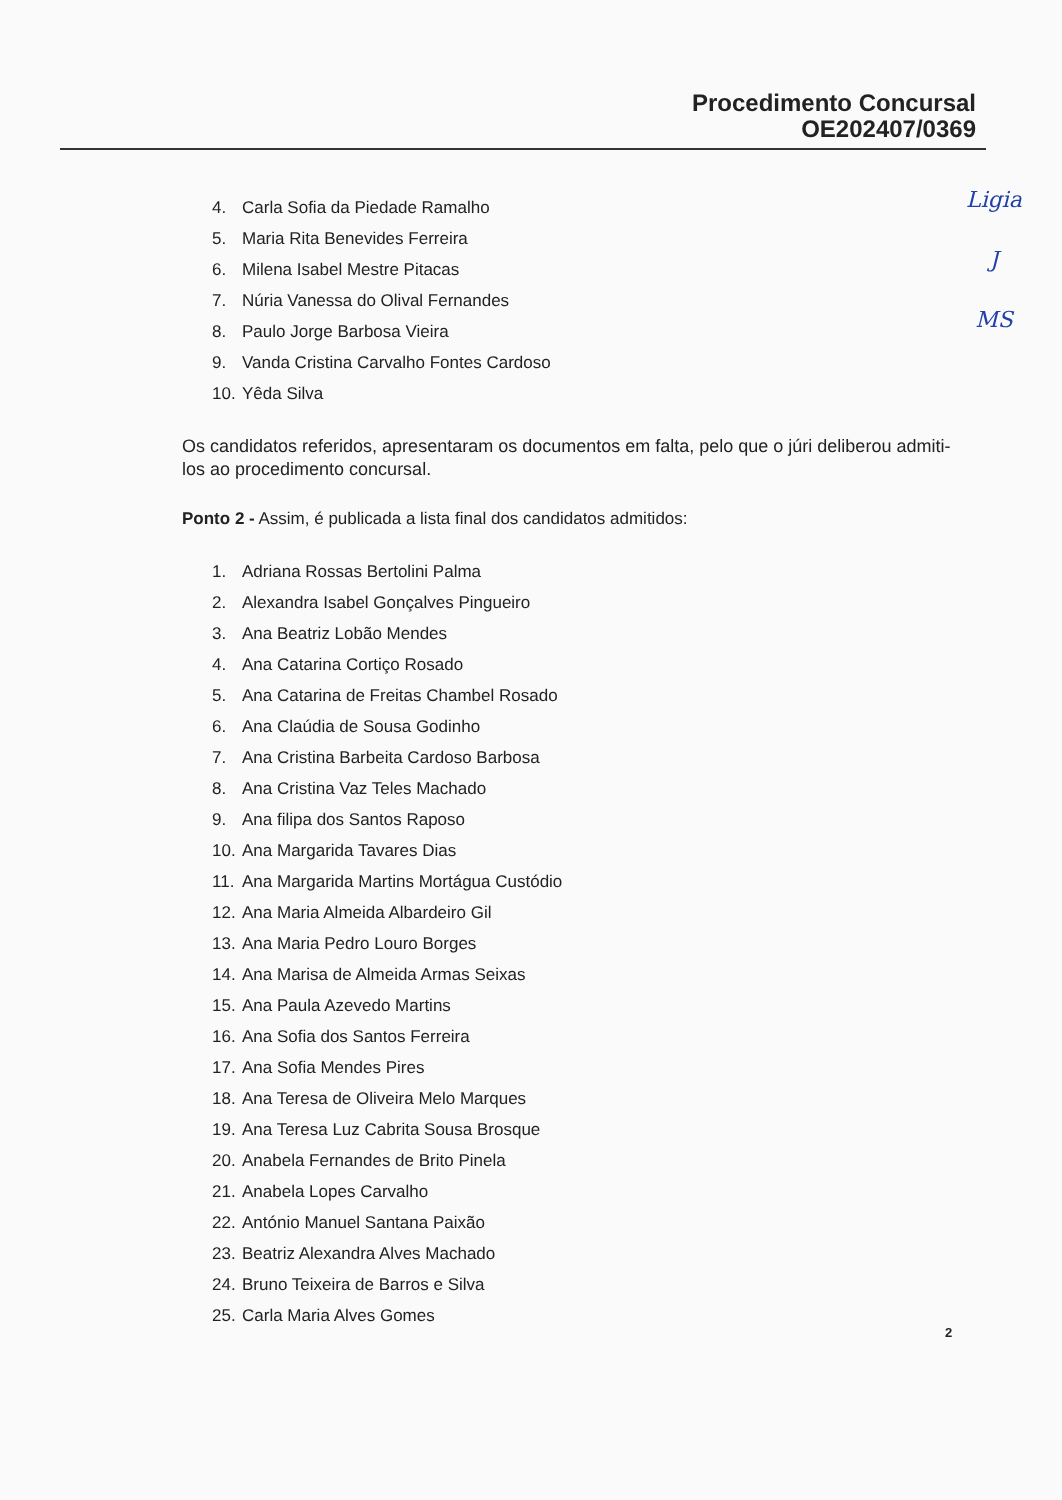Procedimento Concursal
OE202407/0369
Ligia
J
MS
4. Carla Sofia da Piedade Ramalho
5. Maria Rita Benevides Ferreira
6. Milena Isabel Mestre Pitacas
7. Núria Vanessa do Olival Fernandes
8. Paulo Jorge Barbosa Vieira
9. Vanda Cristina Carvalho Fontes Cardoso
10. Yêda Silva
Os candidatos referidos, apresentaram os documentos em falta, pelo que o júri deliberou admiti-los ao procedimento concursal.
Ponto 2 - Assim, é publicada a lista final dos candidatos admitidos:
1. Adriana Rossas Bertolini Palma
2. Alexandra Isabel Gonçalves Pingueiro
3. Ana Beatriz Lobão Mendes
4. Ana Catarina Cortiço Rosado
5. Ana Catarina de Freitas Chambel Rosado
6. Ana Claúdia de Sousa Godinho
7. Ana Cristina Barbeita Cardoso Barbosa
8. Ana Cristina Vaz Teles Machado
9. Ana filipa dos Santos Raposo
10. Ana Margarida Tavares Dias
11. Ana Margarida Martins Mortágua Custódio
12. Ana Maria Almeida Albardeiro Gil
13. Ana Maria Pedro Louro Borges
14. Ana Marisa de Almeida Armas Seixas
15. Ana Paula Azevedo Martins
16. Ana Sofia dos Santos Ferreira
17. Ana Sofia Mendes Pires
18. Ana Teresa de Oliveira Melo Marques
19. Ana Teresa Luz Cabrita Sousa Brosque
20. Anabela Fernandes de Brito Pinela
21. Anabela Lopes Carvalho
22. António Manuel Santana Paixão
23. Beatriz Alexandra Alves Machado
24. Bruno Teixeira de Barros e Silva
25. Carla Maria Alves Gomes
2